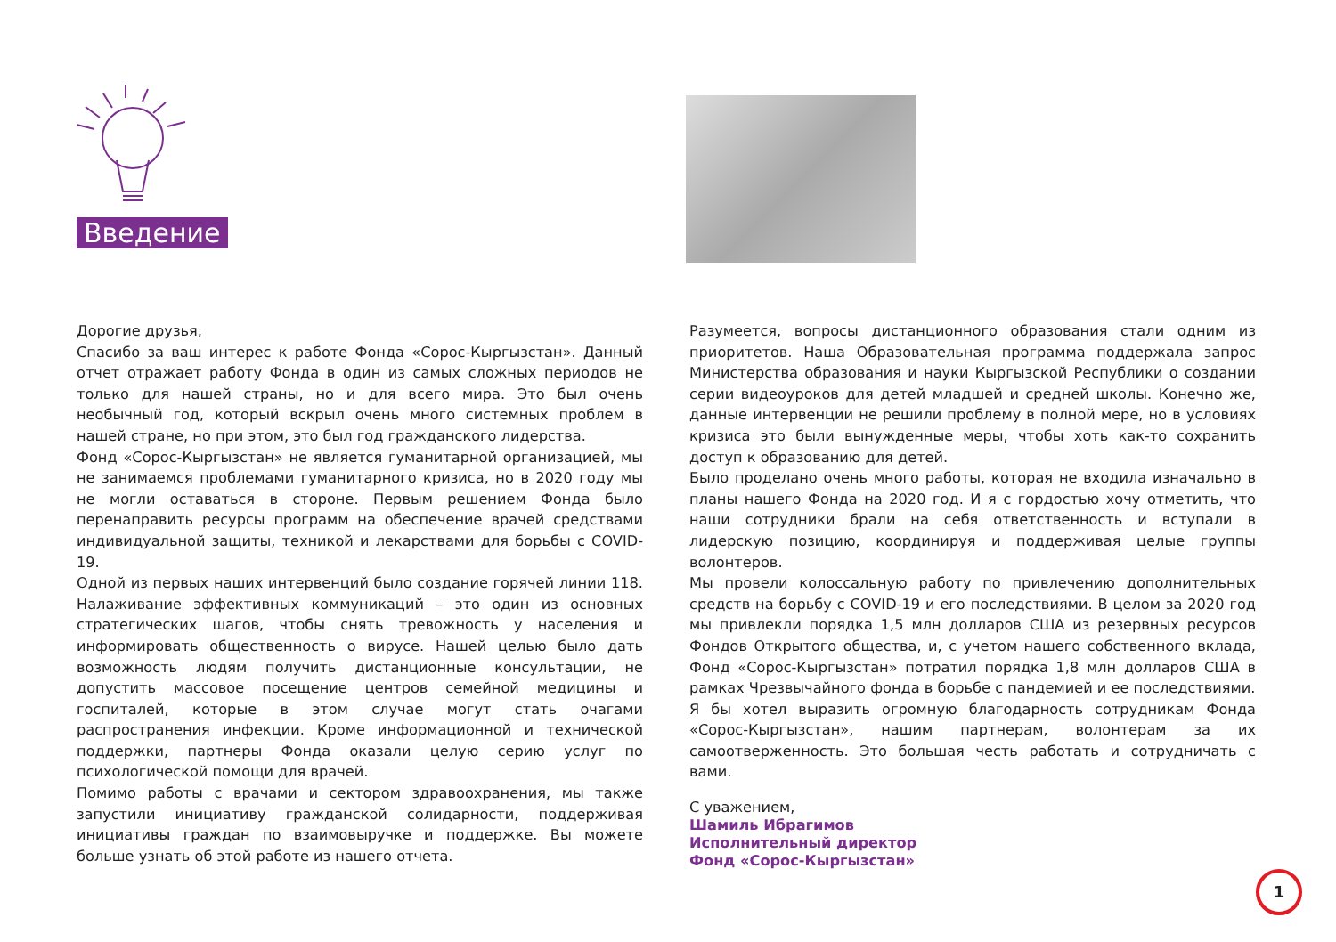Введение
Дорогие друзья,
Спасибо за ваш интерес к работе Фонда «Сорос-Кыргызстан». Данный отчет отражает работу Фонда в один из самых сложных периодов не только для нашей страны, но и для всего мира. Это был очень необычный год, который вскрыл очень много системных проблем в нашей стране, но при этом, это был год гражданского лидерства.
Фонд «Сорос-Кыргызстан» не является гуманитарной организацией, мы не занимаемся проблемами гуманитарного кризиса, но в 2020 году мы не могли оставаться в стороне. Первым решением Фонда было перенаправить ресурсы программ на обеспечение врачей средствами индивидуальной защиты, техникой и лекарствами для борьбы с COVID-19.
Одной из первых наших интервенций было создание горячей линии 118. Налаживание эффективных коммуникаций – это один из основных стратегических шагов, чтобы снять тревожность у населения и информировать общественность о вирусе. Нашей целью было дать возможность людям получить дистанционные консультации, не допустить массовое посещение центров семейной медицины и госпиталей, которые в этом случае могут стать очагами распространения инфекции. Кроме информационной и технической поддержки, партнеры Фонда оказали целую серию услуг по психологической помощи для врачей.
Помимо работы с врачами и сектором здравоохранения, мы также запустили инициативу гражданской солидарности, поддерживая инициативы граждан по взаимовыручке и поддержке. Вы можете больше узнать об этой работе из нашего отчета.
Разумеется, вопросы дистанционного образования стали одним из приоритетов. Наша Образовательная программа поддержала запрос Министерства образования и науки Кыргызской Республики о создании серии видеоуроков для детей младшей и средней школы. Конечно же, данные интервенции не решили проблему в полной мере, но в условиях кризиса это были вынужденные меры, чтобы хоть как-то сохранить доступ к образованию для детей.
Было проделано очень много работы, которая не входила изначально в планы нашего Фонда на 2020 год. И я с гордостью хочу отметить, что наши сотрудники брали на себя ответственность и вступали в лидерскую позицию, координируя и поддерживая целые группы волонтеров.
Мы провели колоссальную работу по привлечению дополнительных средств на борьбу с COVID-19 и его последствиями. В целом за 2020 год мы привлекли порядка 1,5 млн долларов США из резервных ресурсов Фондов Открытого общества, и, с учетом нашего собственного вклада, Фонд «Сорос-Кыргызстан» потратил порядка 1,8 млн долларов США в рамках Чрезвычайного фонда в борьбе с пандемией и ее последствиями.
Я бы хотел выразить огромную благодарность сотрудникам Фонда «Сорос-Кыргызстан», нашим партнерам, волонтерам за их самоотверженность. Это большая честь работать и сотрудничать с вами.
С уважением,
Шамиль Ибрагимов
Исполнительный директор
Фонд «Сорос-Кыргызстан»
1